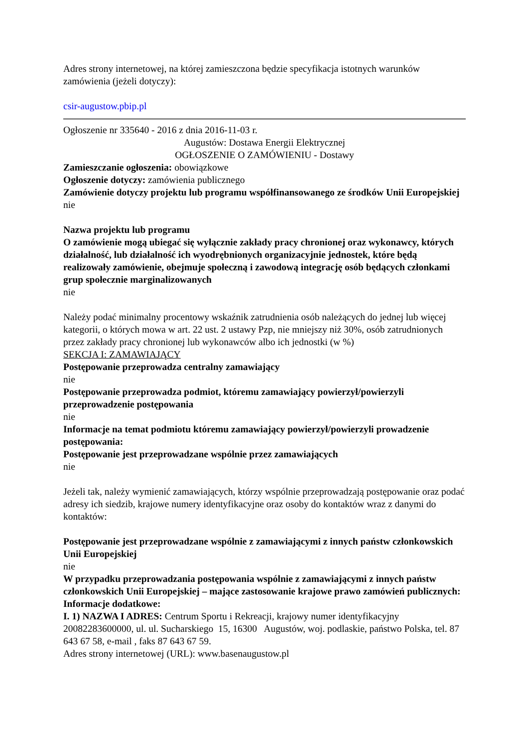Adres strony internetowej, na której zamieszczona będzie specyfikacja istotnych warunków zamówienia (jeżeli dotyczy):
csir-augustow.pbip.pl
Ogłoszenie nr 335640 - 2016 z dnia 2016-11-03 r.
Augustów: Dostawa Energii Elektrycznej
OGŁOSZENIE O ZAMÓWIENIU - Dostawy
Zamieszczanie ogłoszenia: obowiązkowe
Ogłoszenie dotyczy: zamówienia publicznego
Zamówienie dotyczy projektu lub programu współfinansowanego ze środków Unii Europejskiej
nie
Nazwa projektu lub programu
O zamówienie mogą ubiegać się wyłącznie zakłady pracy chronionej oraz wykonawcy, których działalność, lub działalność ich wyodrębnionych organizacyjnie jednostek, które będą realizowały zamówienie, obejmuje społeczną i zawodową integrację osób będących członkami grup społecznie marginalizowanych
nie
Należy podać minimalny procentowy wskaźnik zatrudnienia osób należących do jednej lub więcej kategorii, o których mowa w art. 22 ust. 2 ustawy Pzp, nie mniejszy niż 30%, osób zatrudnionych przez zakłady pracy chronionej lub wykonawców albo ich jednostki (w %)
SEKCJA I: ZAMAWIAJĄCY
Postępowanie przeprowadza centralny zamawiający
nie
Postępowanie przeprowadza podmiot, któremu zamawiający powierzył/powierzyli przeprowadzenie postępowania
nie
Informacje na temat podmiotu któremu zamawiający powierzył/powierzyli prowadzenie postępowania:
Postępowanie jest przeprowadzane wspólnie przez zamawiających
nie
Jeżeli tak, należy wymienić zamawiających, którzy wspólnie przeprowadzają postępowanie oraz podać adresy ich siedzib, krajowe numery identyfikacyjne oraz osoby do kontaktów wraz z danymi do kontaktów:
Postępowanie jest przeprowadzane wspólnie z zamawiającymi z innych państw członkowskich Unii Europejskiej
nie
W przypadku przeprowadzania postępowania wspólnie z zamawiającymi z innych państw członkowskich Unii Europejskiej – mające zastosowanie krajowe prawo zamówień publicznych:
Informacje dodatkowe:
I. 1) NAZWA I ADRES: Centrum Sportu i Rekreacji, krajowy numer identyfikacyjny 20082283600000, ul. ul. Sucharskiego 15, 16300 Augustów, woj. podlaskie, państwo Polska, tel. 87 643 67 58, e-mail , faks 87 643 67 59.
Adres strony internetowej (URL): www.basenaugustow.pl